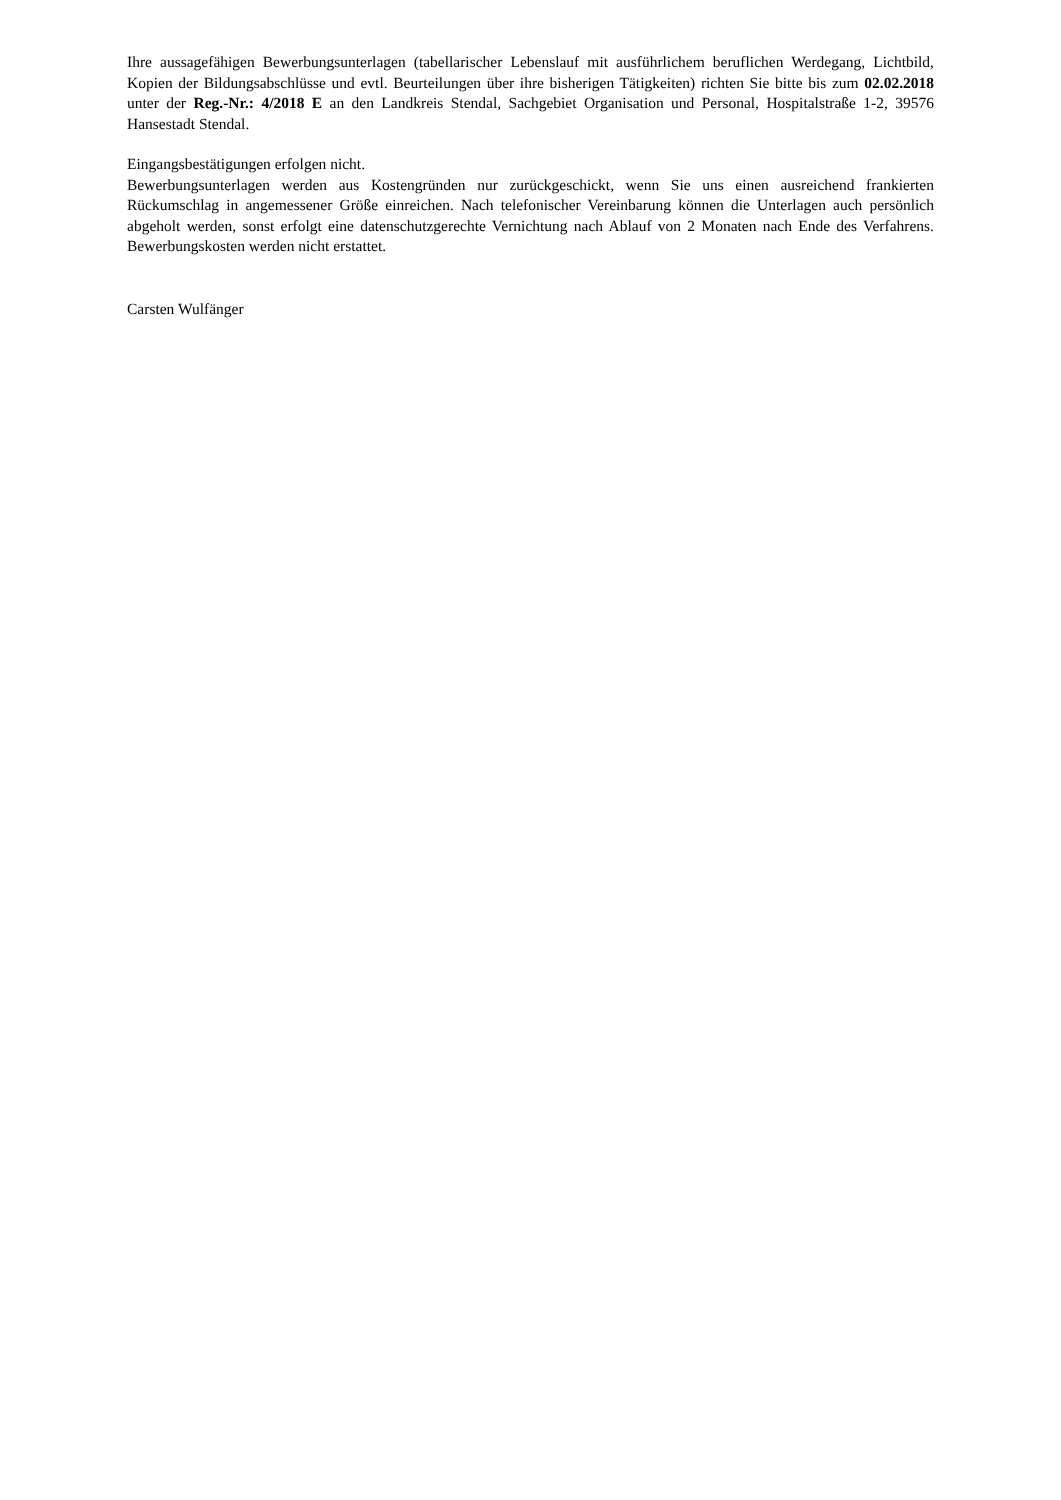Ihre aussagefähigen Bewerbungsunterlagen (tabellarischer Lebenslauf mit ausführlichem beruflichen Werdegang, Lichtbild, Kopien der Bildungsabschlüsse und evtl. Beurteilungen über ihre bisherigen Tätigkeiten) richten Sie bitte bis zum 02.02.2018 unter der Reg.-Nr.: 4/2018 E an den Landkreis Stendal, Sachgebiet Organisation und Personal, Hospitalstraße 1-2, 39576 Hansestadt Stendal.
Eingangsbestätigungen erfolgen nicht.
Bewerbungsunterlagen werden aus Kostengründen nur zurückgeschickt, wenn Sie uns einen ausreichend frankierten Rückumschlag in angemessener Größe einreichen. Nach telefonischer Vereinbarung können die Unterlagen auch persönlich abgeholt werden, sonst erfolgt eine datenschutzgerechte Vernichtung nach Ablauf von 2 Monaten nach Ende des Verfahrens. Bewerbungskosten werden nicht erstattet.
Carsten Wulfänger